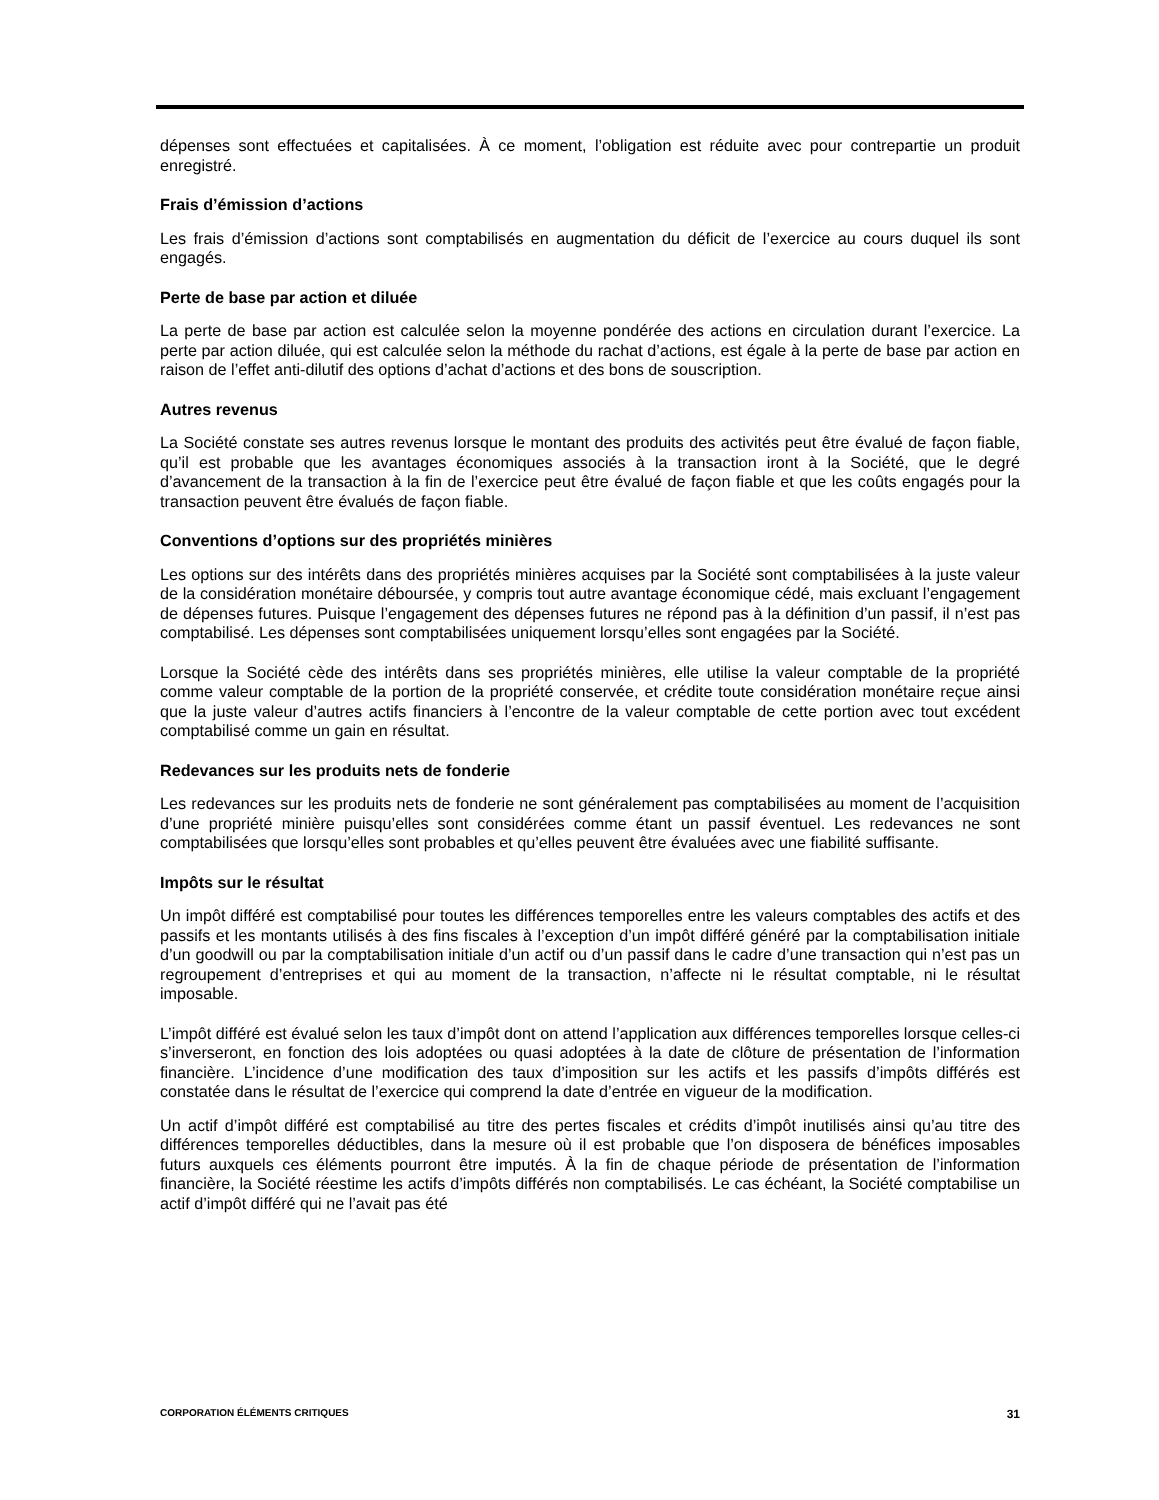dépenses sont effectuées et capitalisées. À ce moment, l’obligation est réduite avec pour contrepartie un produit enregistré.
Frais d’émission d’actions
Les frais d’émission d’actions sont comptabilisés en augmentation du déficit de l’exercice au cours duquel ils sont engagés.
Perte de base par action et diluée
La perte de base par action est calculée selon la moyenne pondérée des actions en circulation durant l’exercice. La perte par action diluée, qui est calculée selon la méthode du rachat d’actions, est égale à la perte de base par action en raison de l’effet anti-dilutif des options d’achat d’actions et des bons de souscription.
Autres revenus
La Société constate ses autres revenus lorsque le montant des produits des activités peut être évalué de façon fiable, qu’il est probable que les avantages économiques associés à la transaction iront à la Société, que le degré d’avancement de la transaction à la fin de l’exercice peut être évalué de façon fiable et que les coûts engagés pour la transaction peuvent être évalués de façon fiable.
Conventions d’options sur des propriétés minières
Les options sur des intérêts dans des propriétés minières acquises par la Société sont comptabilisées à la juste valeur de la considération monétaire déboursée, y compris tout autre avantage économique cédé, mais excluant l’engagement de dépenses futures. Puisque l’engagement des dépenses futures ne répond pas à la définition d’un passif, il n’est pas comptabilisé. Les dépenses sont comptabilisées uniquement lorsqu’elles sont engagées par la Société.
Lorsque la Société cède des intérêts dans ses propriétés minières, elle utilise la valeur comptable de la propriété comme valeur comptable de la portion de la propriété conservée, et crédite toute considération monétaire reçue ainsi que la juste valeur d’autres actifs financiers à l’encontre de la valeur comptable de cette portion avec tout excédent comptabilisé comme un gain en résultat.
Redevances sur les produits nets de fonderie
Les redevances sur les produits nets de fonderie ne sont généralement pas comptabilisées au moment de l’acquisition d’une propriété minière puisqu’elles sont considérées comme étant un passif éventuel. Les redevances ne sont comptabilisées que lorsqu’elles sont probables et qu’elles peuvent être évaluées avec une fiabilité suffisante.
Impôts sur le résultat
Un impôt différé est comptabilisé pour toutes les différences temporelles entre les valeurs comptables des actifs et des passifs et les montants utilisés à des fins fiscales à l’exception d’un impôt différé généré par la comptabilisation initiale d’un goodwill ou par la comptabilisation initiale d’un actif ou d’un passif dans le cadre d’une transaction qui n’est pas un regroupement d’entreprises et qui au moment de la transaction, n’affecte ni le résultat comptable, ni le résultat imposable.
L’impôt différé est évalué selon les taux d’impôt dont on attend l’application aux différences temporelles lorsque celles-ci s’inverseront, en fonction des lois adoptées ou quasi adoptées à la date de clôture de présentation de l’information financière. L’incidence d’une modification des taux d’imposition sur les actifs et les passifs d’impôts différés est constatée dans le résultat de l’exercice qui comprend la date d’entrée en vigueur de la modification.
Un actif d’impôt différé est comptabilisé au titre des pertes fiscales et crédits d’impôt inutilisés ainsi qu’au titre des différences temporelles déductibles, dans la mesure où il est probable que l’on disposera de bénéfices imposables futurs auxquels ces éléments pourront être imputés. À la fin de chaque période de présentation de l’information financière, la Société réestime les actifs d’impôts différés non comptabilisés. Le cas échéant, la Société comptabilise un actif d’impôt différé qui ne l’avait pas été
CORPORATION ÉLÉMENTS CRITIQUES 31